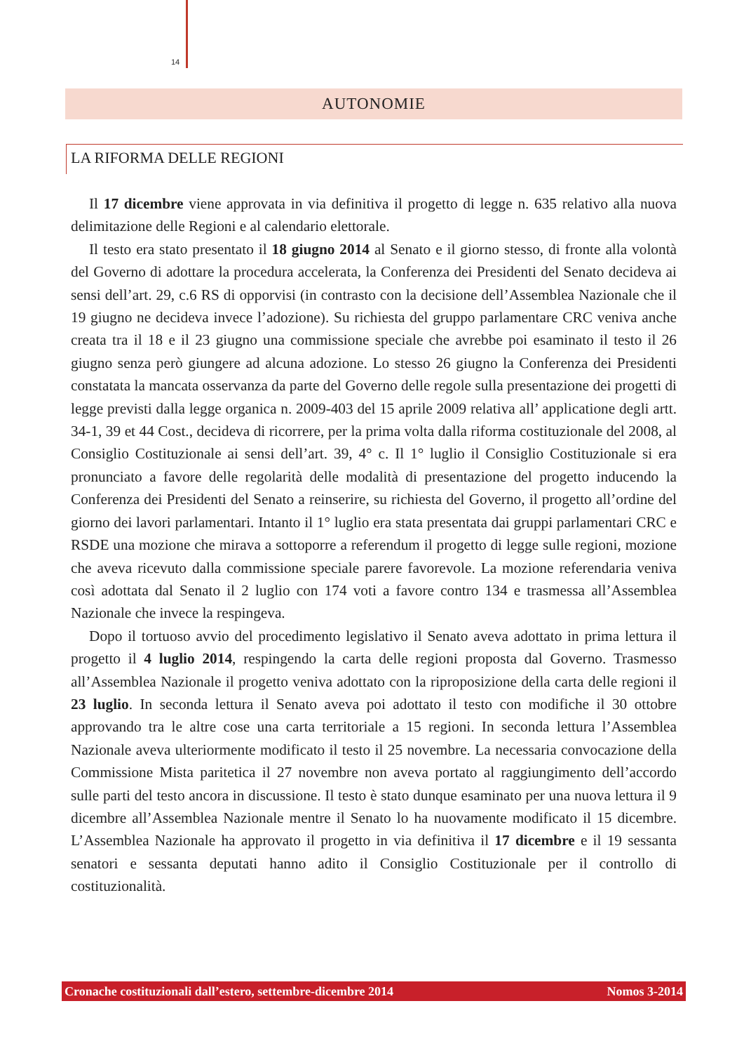14
AUTONOMIE
LA RIFORMA DELLE REGIONI
Il 17 dicembre viene approvata in via definitiva il progetto di legge n. 635 relativo alla nuova delimitazione delle Regioni e al calendario elettorale.
Il testo era stato presentato il 18 giugno 2014 al Senato e il giorno stesso, di fronte alla volontà del Governo di adottare la procedura accelerata, la Conferenza dei Presidenti del Senato decideva ai sensi dell’art. 29, c.6 RS di opporvisi (in contrasto con la decisione dell’Assemblea Nazionale che il 19 giugno ne decideva invece l’adozione). Su richiesta del gruppo parlamentare CRC veniva anche creata tra il 18 e il 23 giugno una commissione speciale che avrebbe poi esaminato il testo il 26 giugno senza però giungere ad alcuna adozione. Lo stesso 26 giugno la Conferenza dei Presidenti constatata la mancata osservanza da parte del Governo delle regole sulla presentazione dei progetti di legge previsti dalla legge organica n. 2009-403 del 15 aprile 2009 relativa all’ applicatione degli artt. 34-1, 39 et 44 Cost., decideva di ricorrere, per la prima volta dalla riforma costituzionale del 2008, al Consiglio Costituzionale ai sensi dell’art. 39, 4° c. Il 1° luglio il Consiglio Costituzionale si era pronunciato a favore delle regolarità delle modalità di presentazione del progetto inducendo la Conferenza dei Presidenti del Senato a reinserire, su richiesta del Governo, il progetto all’ordine del giorno dei lavori parlamentari. Intanto il 1° luglio era stata presentata dai gruppi parlamentari CRC e RSDE una mozione che mirava a sottoporre a referendum il progetto di legge sulle regioni, mozione che aveva ricevuto dalla commissione speciale parere favorevole. La mozione referendaria veniva così adottata dal Senato il 2 luglio con 174 voti a favore contro 134 e trasmessa all’Assemblea Nazionale che invece la respingeva.
Dopo il tortuoso avvio del procedimento legislativo il Senato aveva adottato in prima lettura il progetto il 4 luglio 2014, respingendo la carta delle regioni proposta dal Governo. Trasmesso all’Assemblea Nazionale il progetto veniva adottato con la riproposizione della carta delle regioni il 23 luglio. In seconda lettura il Senato aveva poi adottato il testo con modifiche il 30 ottobre approvando tra le altre cose una carta territoriale a 15 regioni. In seconda lettura l’Assemblea Nazionale aveva ulteriormente modificato il testo il 25 novembre. La necessaria convocazione della Commissione Mista paritetica il 27 novembre non aveva portato al raggiungimento dell’accordo sulle parti del testo ancora in discussione. Il testo è stato dunque esaminato per una nuova lettura il 9 dicembre all’Assemblea Nazionale mentre il Senato lo ha nuovamente modificato il 15 dicembre. L’Assemblea Nazionale ha approvato il progetto in via definitiva il 17 dicembre e il 19 sessanta senatori e sessanta deputati hanno adito il Consiglio Costituzionale per il controllo di costituzionalità.
Cronache costituzionali dall’estero, settembre-dicembre 2014 Nomos 3-2014